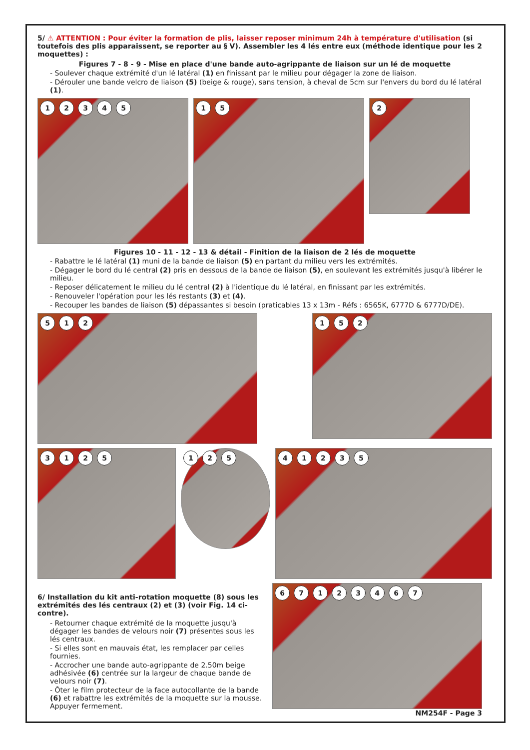5/ ⚠ ATTENTION : Pour éviter la formation de plis, laisser reposer minimum 24h à température d'utilisation (si toutefois des plis apparaissent, se reporter au § V). Assembler les 4 lés entre eux (méthode identique pour les 2 moquettes) :
Figures 7 - 8 - 9 - Mise en place d'une bande auto-agrippante de liaison sur un lé de moquette
- Soulever chaque extrémité d'un lé latéral (1) en finissant par le milieu pour dégager la zone de liaison.
- Dérouler une bande velcro de liaison (5) (beige & rouge), sans tension, à cheval de 5cm sur l'envers du bord du lé latéral (1).
12345 15
2
Figures 10 - 11 - 12 - 13 & détail - Finition de la liaison de 2 lés de moquette
- Rabattre le lé latéral (1) muni de la bande de liaison (5) en partant du milieu vers les extrémités.
- Dégager le bord du lé central (2) pris en dessous de la bande de liaison (5), en soulevant les extrémités jusqu'à libérer le milieu.
- Reposer délicatement le milieu du lé central (2) à l'identique du lé latéral, en finissant par les extrémités.
- Renouveler l'opération pour les lés restants (3) et (4).
- Recouper les bandes de liaison (5) dépassantes si besoin (praticables 13 x 13m - Réfs : 6565K, 6777D & 6777D/DE).
512
152
3125
125
41235
6/ Installation du kit anti-rotation moquette (8) sous les extrémités des lés centraux (2) et (3) (voir Fig. 14 ci-contre).
- Retourner chaque extrémité de la moquette jusqu'à dégager les bandes de velours noir (7) présentes sous les lés centraux.
- Si elles sont en mauvais état, les remplacer par celles fournies.
- Accrocher une bande auto-agrippante de 2.50m beige adhésivée (6) centrée sur la largeur de chaque bande de velours noir (7).
- Ôter le film protecteur de la face autocollante de la bande (6) et rabattre les extrémités de la moquette sur la mousse. Appuyer fermement.
67123467
NM254F - Page 3